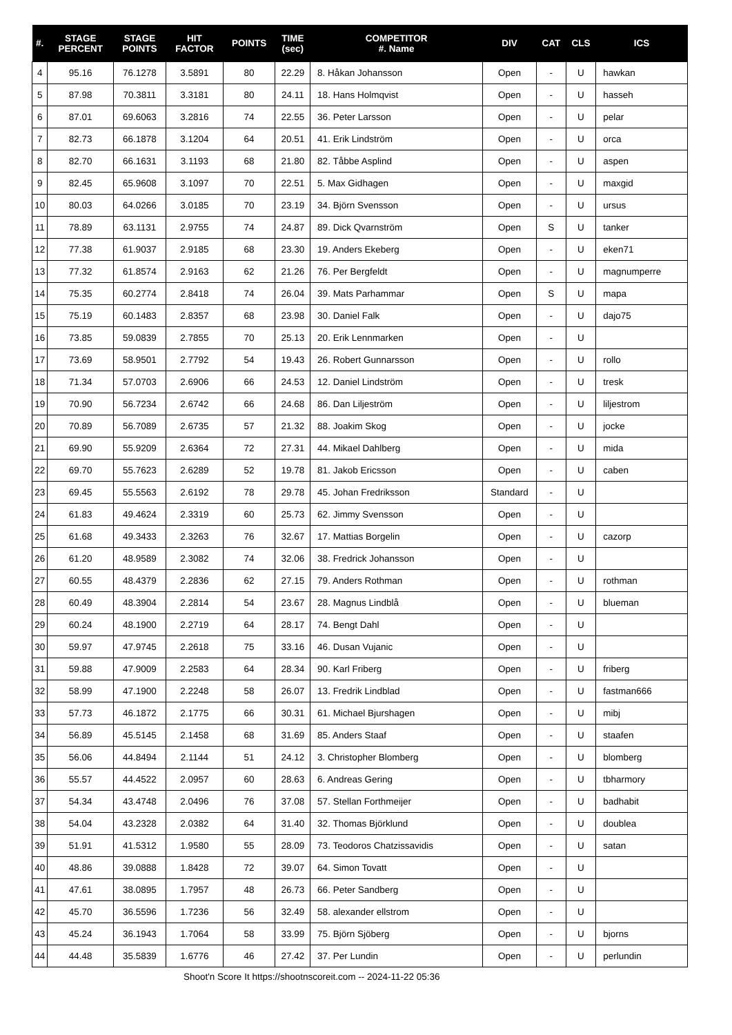| #. | STAGE PERCENT | STAGE POINTS | HIT FACTOR | POINTS | TIME (sec) | COMPETITOR #. Name | DIV | CAT | CLS | ICS |
| --- | --- | --- | --- | --- | --- | --- | --- | --- | --- | --- |
| 4 | 95.16 | 76.1278 | 3.5891 | 80 | 22.29 | 8. Håkan Johansson | Open | - | U | hawkan |
| 5 | 87.98 | 70.3811 | 3.3181 | 80 | 24.11 | 18. Hans Holmqvist | Open | - | U | hasseh |
| 6 | 87.01 | 69.6063 | 3.2816 | 74 | 22.55 | 36. Peter Larsson | Open | - | U | pelar |
| 7 | 82.73 | 66.1878 | 3.1204 | 64 | 20.51 | 41. Erik Lindström | Open | - | U | orca |
| 8 | 82.70 | 66.1631 | 3.1193 | 68 | 21.80 | 82. Tåbbe Asplind | Open | - | U | aspen |
| 9 | 82.45 | 65.9608 | 3.1097 | 70 | 22.51 | 5. Max Gidhagen | Open | - | U | maxgid |
| 10 | 80.03 | 64.0266 | 3.0185 | 70 | 23.19 | 34. Björn Svensson | Open | - | U | ursus |
| 11 | 78.89 | 63.1131 | 2.9755 | 74 | 24.87 | 89. Dick Qvarnström | Open | S | U | tanker |
| 12 | 77.38 | 61.9037 | 2.9185 | 68 | 23.30 | 19. Anders Ekeberg | Open | - | U | eken71 |
| 13 | 77.32 | 61.8574 | 2.9163 | 62 | 21.26 | 76. Per Bergfeldt | Open | - | U | magnumperre |
| 14 | 75.35 | 60.2774 | 2.8418 | 74 | 26.04 | 39. Mats Parhammar | Open | S | U | mapa |
| 15 | 75.19 | 60.1483 | 2.8357 | 68 | 23.98 | 30. Daniel Falk | Open | - | U | dajo75 |
| 16 | 73.85 | 59.0839 | 2.7855 | 70 | 25.13 | 20. Erik Lennmarken | Open | - | U | |
| 17 | 73.69 | 58.9501 | 2.7792 | 54 | 19.43 | 26. Robert Gunnarsson | Open | - | U | rollo |
| 18 | 71.34 | 57.0703 | 2.6906 | 66 | 24.53 | 12. Daniel Lindström | Open | - | U | tresk |
| 19 | 70.90 | 56.7234 | 2.6742 | 66 | 24.68 | 86. Dan Liljeström | Open | - | U | liljestrom |
| 20 | 70.89 | 56.7089 | 2.6735 | 57 | 21.32 | 88. Joakim Skog | Open | - | U | jocke |
| 21 | 69.90 | 55.9209 | 2.6364 | 72 | 27.31 | 44. Mikael Dahlberg | Open | - | U | mida |
| 22 | 69.70 | 55.7623 | 2.6289 | 52 | 19.78 | 81. Jakob Ericsson | Open | - | U | caben |
| 23 | 69.45 | 55.5563 | 2.6192 | 78 | 29.78 | 45. Johan Fredriksson | Standard | - | U | |
| 24 | 61.83 | 49.4624 | 2.3319 | 60 | 25.73 | 62. Jimmy Svensson | Open | - | U | |
| 25 | 61.68 | 49.3433 | 2.3263 | 76 | 32.67 | 17. Mattias Borgelin | Open | - | U | cazorp |
| 26 | 61.20 | 48.9589 | 2.3082 | 74 | 32.06 | 38. Fredrick Johansson | Open | - | U | |
| 27 | 60.55 | 48.4379 | 2.2836 | 62 | 27.15 | 79. Anders Rothman | Open | - | U | rothman |
| 28 | 60.49 | 48.3904 | 2.2814 | 54 | 23.67 | 28. Magnus Lindblå | Open | - | U | blueman |
| 29 | 60.24 | 48.1900 | 2.2719 | 64 | 28.17 | 74. Bengt Dahl | Open | - | U | |
| 30 | 59.97 | 47.9745 | 2.2618 | 75 | 33.16 | 46. Dusan Vujanic | Open | - | U | |
| 31 | 59.88 | 47.9009 | 2.2583 | 64 | 28.34 | 90. Karl Friberg | Open | - | U | friberg |
| 32 | 58.99 | 47.1900 | 2.2248 | 58 | 26.07 | 13. Fredrik Lindblad | Open | - | U | fastman666 |
| 33 | 57.73 | 46.1872 | 2.1775 | 66 | 30.31 | 61. Michael Bjurshagen | Open | - | U | mibj |
| 34 | 56.89 | 45.5145 | 2.1458 | 68 | 31.69 | 85. Anders Staaf | Open | - | U | staafen |
| 35 | 56.06 | 44.8494 | 2.1144 | 51 | 24.12 | 3. Christopher Blomberg | Open | - | U | blomberg |
| 36 | 55.57 | 44.4522 | 2.0957 | 60 | 28.63 | 6. Andreas Gering | Open | - | U | tbharmory |
| 37 | 54.34 | 43.4748 | 2.0496 | 76 | 37.08 | 57. Stellan Forthmeijer | Open | - | U | badhabit |
| 38 | 54.04 | 43.2328 | 2.0382 | 64 | 31.40 | 32. Thomas Björklund | Open | - | U | doublea |
| 39 | 51.91 | 41.5312 | 1.9580 | 55 | 28.09 | 73. Teodoros Chatzissavidis | Open | - | U | satan |
| 40 | 48.86 | 39.0888 | 1.8428 | 72 | 39.07 | 64. Simon Tovatt | Open | - | U | |
| 41 | 47.61 | 38.0895 | 1.7957 | 48 | 26.73 | 66. Peter Sandberg | Open | - | U | |
| 42 | 45.70 | 36.5596 | 1.7236 | 56 | 32.49 | 58. alexander ellstrom | Open | - | U | |
| 43 | 45.24 | 36.1943 | 1.7064 | 58 | 33.99 | 75. Björn Sjöberg | Open | - | U | bjorns |
| 44 | 44.48 | 35.5839 | 1.6776 | 46 | 27.42 | 37. Per Lundin | Open | - | U | perlundin |
Shoot'n Score It https://shootnscoreit.com -- 2024-11-22 05:36